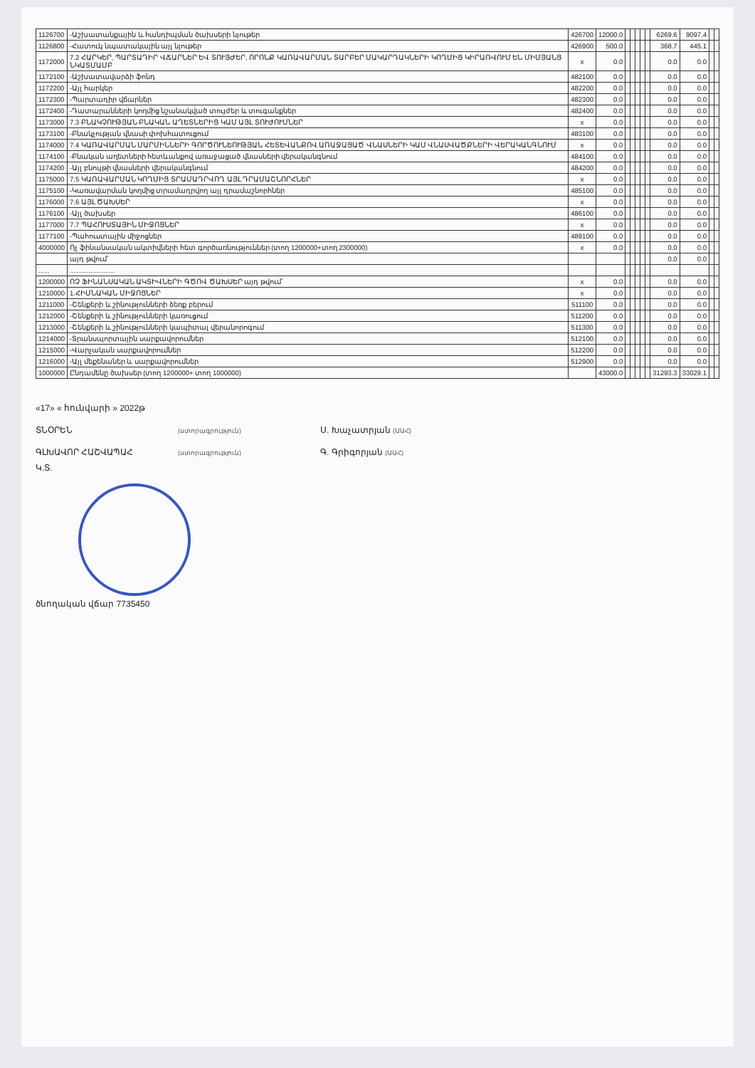| 1126700 | -Աշխատանքային և հանդիպման ծախսերի նյութեր | 426700 | 12000.0 | | | | | | 6269.6 | 9097.4 | | |
| 1126800 | -Հատուկ նպատակային այլ նյութեր | 426900 | 500.0 | | | | | | 368.7 | 445.1 | | |
| 1172000 | 7.2 ՀԱՐԿԵՐ, ՊԱՐՏԱԴԻՐ ՎՃԱՐՆԵՐ ԵՎ ՏՈՒՅԺԵՐ, ՈՐՈՆՔ ԿԱՌԱՎԱՐՄԱՆ ՏԱՐԲԵՐ ՄԱԿԱՐԴԱԿՆԵՐԻ ԿՈՂՄԻՑ ԿԻՐԱՌՎՈՒՄ ԵՆ ՄԻՄՅԱՆՑ ՆԿԱՏՄԱՄԲ | x | 0.0 | | | | | | 0.0 | 0.0 | | |
| 1172100 | -Աշխատավարձի ֆոնդ | 482100 | 0.0 | | | | | | 0.0 | 0.0 | | |
| 1172200 | -Այլ հարկեր | 482200 | 0.0 | | | | | | 0.0 | 0.0 | | |
| 1172300 | -Պարտադիր վճարներ | 482300 | 0.0 | | | | | | 0.0 | 0.0 | | |
| 1172400 | -Դատարանների կողմից նշանակված տույժեր և տուգանքներ | 482400 | 0.0 | | | | | | 0.0 | 0.0 | | |
| 1173000 | 7.3 ԲՆԱԿՉՈՒԹՅԱՆ ԲՆԱԿԱՆ ԱՂԵՏՆԵՐԻՑ ԿԱՄ ԱՅԼ ՏՈՒԺՈՒՄՆԵՐ | x | 0.0 | | | | | | 0.0 | 0.0 | | |
| 1173100 | -Բնակչության վնասի փոխհատուցում | 483100 | 0.0 | | | | | | 0.0 | 0.0 | | |
| 1174000 | 7.4 ԿԱՌԱՎԱՐՄԱՆ ՄԱՐՄԻՆՆԵՐԻ ԳՈՐԾՈՒՆԵՈՒԹՅԱՆ ՀԵՏԵՎԱՆՔՈՎ ԱՌԱՋԱՑԱԾ ՎՆԱՍՆԵՐԻ ԿԱՄ ՎՆԱՍՎԱԾՔՆԵՐԻ ՎԵՐԱԿԱՆԳՆՈՒՄ | x | 0.0 | | | | | | 0.0 | 0.0 | | |
| 1174100 | -Բնական աղետների հետևանքով առաջացած վնասների վերականգնում | 484100 | 0.0 | | | | | | 0.0 | 0.0 | | |
| 1174200 | -Այլ բնույթի վնասների վերականգնում | 484200 | 0.0 | | | | | | 0.0 | 0.0 | | |
| 1175000 | 7.5 ԿԱՌԱՎԱՐՄԱՆ ԿՈՂՄԻՑ ՏՐԱՄԱԴՐՎՈՂ ԱՅԼ ԴՐԱՄԱՇՆՈՐՀՆԵՐ | x | 0.0 | | | | | | 0.0 | 0.0 | | |
| 1175100 | -Կառավարման կողմից տրամադրվող այլ դրամաշնորհներ | 485100 | 0.0 | | | | | | 0.0 | 0.0 | | |
| 1176000 | 7.6 ԱՅԼ ԾԱԽՍԵՐ | x | 0.0 | | | | | | 0.0 | 0.0 | | |
| 1176100 | -Այլ ծախսեր | 486100 | 0.0 | | | | | | 0.0 | 0.0 | | |
| 1177000 | 7.7 ՊԱՀՈՒՍՏԱՅԻՆ ՄԻՋՈՑՆԵՐ | x | 0.0 | | | | | | 0.0 | 0.0 | | |
| 1177100 | -Պահուստային միջոցներ | 489100 | 0.0 | | | | | | 0.0 | 0.0 | | |
| 4000000 | Ոչ ֆինանսական ակտիվների հետ գործառնություններ (տող 1200000+տող 2300000) | x | 0.0 | | | | | | 0.0 | 0.0 | | |
| | այդ թվում՝ | | | | | | | | 0.0 | 0.0 | | |
| ...... | ........................ | | | | | | | | | | | |
| 1200000 | ՈՉ ՖԻՆԱՆՍԱԿԱՆ ԱԿՏԻՎՆԵՐԻ ԳԾՈՎ ԾԱԽՍԵՐ այդ թվում՝ | x | 0.0 | | | | | | 0.0 | 0.0 | | |
| 1210000 | 1.ՀԻՄՆԱԿԱՆ ՄԻՋՈՑՆԵՐ | x | 0.0 | | | | | | 0.0 | 0.0 | | |
| 1211000 | -Շենքերի և շինությունների ձեռք բերում | 511100 | 0.0 | | | | | | 0.0 | 0.0 | | |
| 1212000 | -Շենքերի և շինությունների կառուցում | 511200 | 0.0 | | | | | | 0.0 | 0.0 | | |
| 1213000 | -Շենքերի և շինությունների կապիտալ վերանորոգում | 511300 | 0.0 | | | | | | 0.0 | 0.0 | | |
| 1214000 | -Տրանսպորտային սարքավորումներ | 512100 | 0.0 | | | | | | 0.0 | 0.0 | | |
| 1215000 | -Վարչական սարքավորումներ | 512200 | 0.0 | | | | | | 0.0 | 0.0 | | |
| 1216000 | -Այլ մեքենաներ և սարքավորումներ | 512900 | 0.0 | | | | | | 0.0 | 0.0 | | |
| 1000000 | Ընդամենը ծախսեր (տող 1200000+ տող 1000000) | | 43000.0 | | | | | | 31293.3 | 33029.1 | | |
«17» « հունվարի » 2022թ
ՏՆՕՐԵՆ
(ստորագրություն)
Ս. Խաչատրյան (ԱԱՀ)
ԳԼԽԱՎՈՐ ՀԱՇՎԱՊԱՀ
(ստորագրություն)
Գ. Գրիգորյան (ԱԱՀ)
Կ.Տ.
ծնողական վճար 7735450